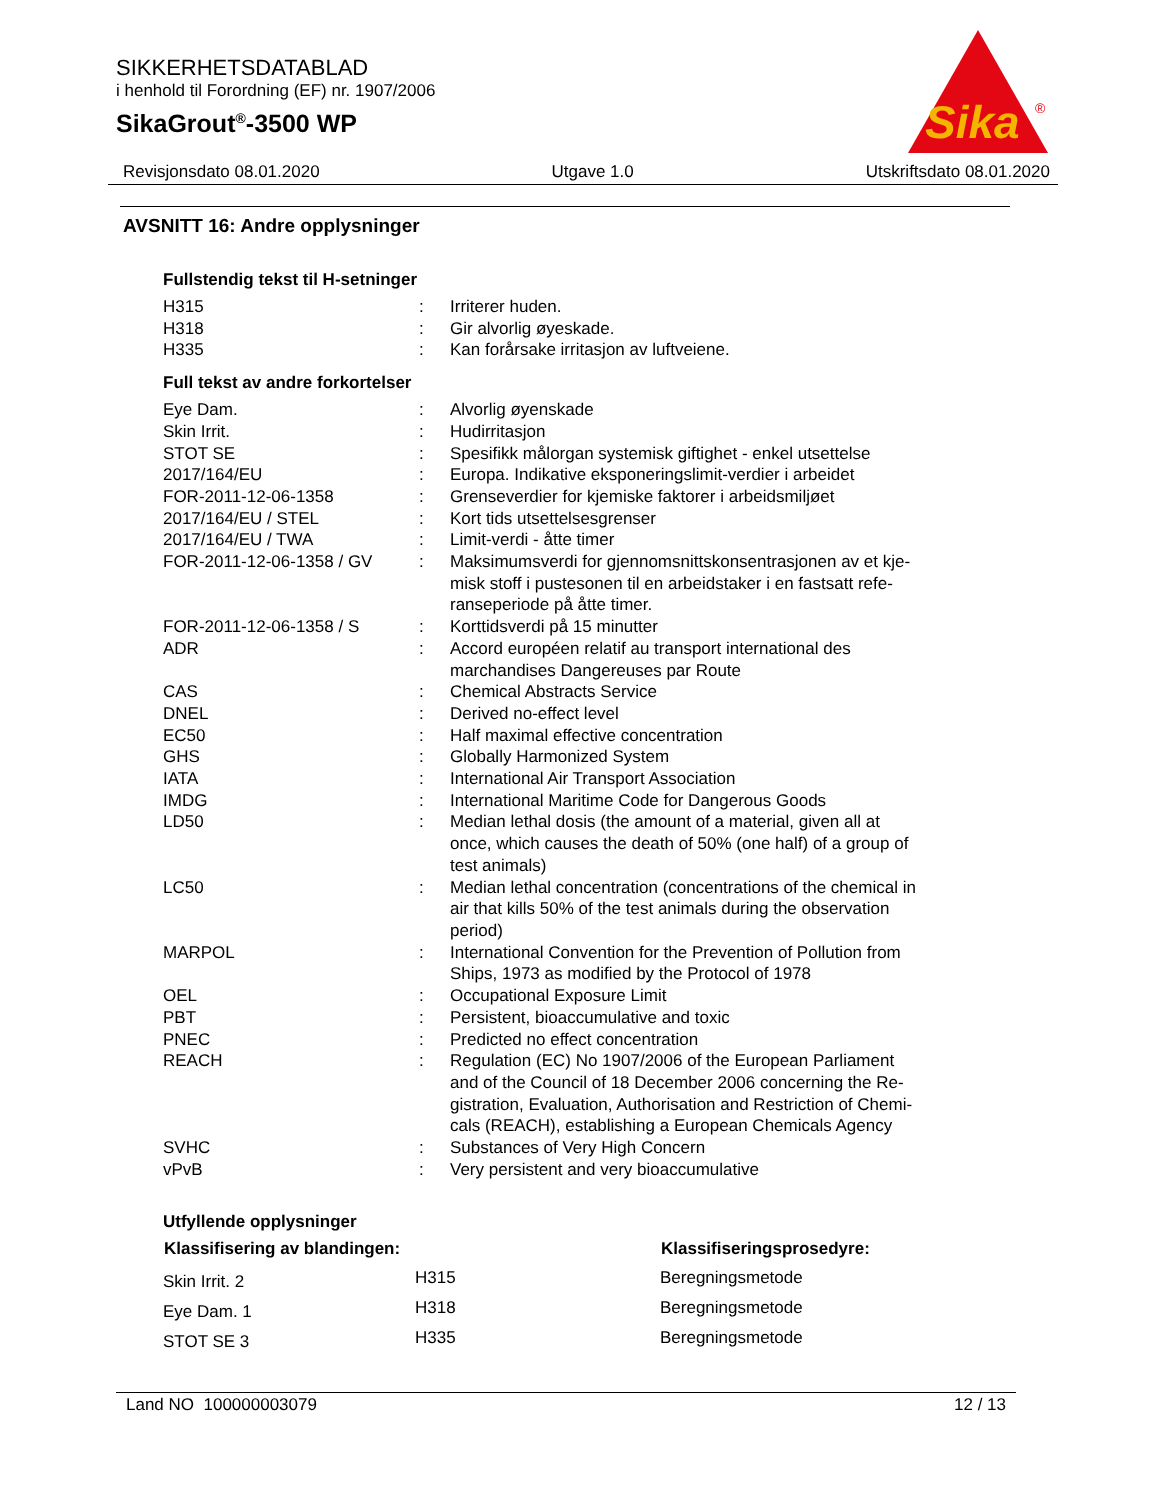SIKKERHETSDATABLAD
i henhold til Forordning (EF) nr. 1907/2006
SikaGrout<sup>®</sup>-3500 WP
Sika
®
Revisjonsdato 08.01.2020 Utgave 1.0 Utskriftsdato 08.01.2020
AVSNITT 16: Andre opplysninger
Fullstendig tekst til H-setninger
| H315 | : | Irriterer huden. |
| H318 | : | Gir alvorlig øyeskade. |
| H335 | : | Kan forårsake irritasjon av luftveiene. |
Full tekst av andre forkortelser
| Eye Dam. | : | Alvorlig øyenskade |
| Skin Irrit. | : | Hudirritasjon |
| STOT SE | : | Spesifikk målorgan systemisk giftighet - enkel utsettelse |
| 2017/164/EU | : | Europa. Indikative eksponeringslimit-verdier i arbeidet |
| FOR-2011-12-06-1358 | : | Grenseverdier for kjemiske faktorer i arbeidsmiljøet |
| 2017/164/EU / STEL | : | Kort tids utsettelsesgrenser |
| 2017/164/EU / TWA | : | Limit-verdi - åtte timer |
| FOR-2011-12-06-1358 / GV | : | Maksimumsverdi for gjennomsnittskonsentrasjonen av et kje- misk stoff i pustesonen til en arbeidstaker i en fastsatt refe- ranseperiode på åtte timer. |
| FOR-2011-12-06-1358 / S | : | Korttidsverdi på 15 minutter |
| ADR | : | Accord européen relatif au transport international des marchandises Dangereuses par Route |
| CAS | : | Chemical Abstracts Service |
| DNEL | : | Derived no-effect level |
| EC50 | : | Half maximal effective concentration |
| GHS | : | Globally Harmonized System |
| IATA | : | International Air Transport Association |
| IMDG | : | International Maritime Code for Dangerous Goods |
| LD50 | : | Median lethal dosis (the amount of a material, given all at once, which causes the death of 50% (one half) of a group of test animals) |
| LC50 | : | Median lethal concentration (concentrations of the chemical in air that kills 50% of the test animals during the observation period) |
| MARPOL | : | International Convention for the Prevention of Pollution from Ships, 1973 as modified by the Protocol of 1978 |
| OEL | : | Occupational Exposure Limit |
| PBT | : | Persistent, bioaccumulative and toxic |
| PNEC | : | Predicted no effect concentration |
| REACH | : | Regulation (EC) No 1907/2006 of the European Parliament and of the Council of 18 December 2006 concerning the Re- gistration, Evaluation, Authorisation and Restriction of Chemi- cals (REACH), establishing a European Chemicals Agency |
| SVHC | : | Substances of Very High Concern |
| vPvB | : | Very persistent and very bioaccumulative |
Utfyllende opplysninger
| Klassifisering av blandingen: | | Klassifiseringsprosedyre: |
| --- | --- | --- |
| Skin Irrit. 2 | H315 | Beregningsmetode |
| Eye Dam. 1 | H318 | Beregningsmetode |
| STOT SE 3 | H335 | Beregningsmetode |
Land NO 100000003079 12 / 13